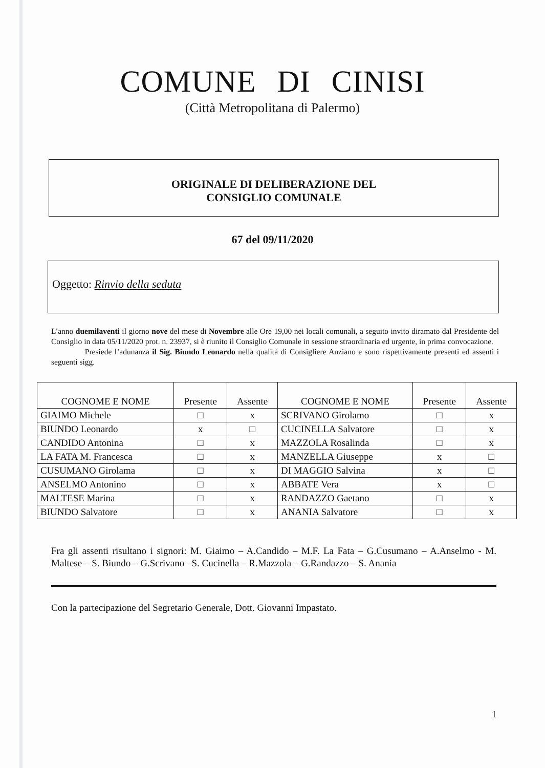COMUNE DI CINISI
(Città Metropolitana di Palermo)
ORIGINALE DI DELIBERAZIONE DEL
CONSIGLIO COMUNALE
67 del 09/11/2020
Oggetto: Rinvio della seduta
L’anno duemilaventi il giorno nove del mese di Novembre alle Ore 19,00 nei locali comunali, a seguito invito diramato dal Presidente del Consiglio in data 05/11/2020 prot. n. 23937, si è riunito il Consiglio Comunale in sessione straordinaria ed urgente, in prima convocazione.
Presiede l’adunanza il Sig. Biundo Leonardo nella qualità di Consigliere Anziano e sono rispettivamente presenti ed assenti i seguenti sigg.
| COGNOME E NOME | Presente | Assente | COGNOME E NOME | Presente | Assente |
| --- | --- | --- | --- | --- | --- |
| GIAIMO Michele | □ | x | SCRIVANO Girolamo | □ | x |
| BIUNDO Leonardo | x | □ | CUCINELLA Salvatore | □ | x |
| CANDIDO Antonina | □ | x | MAZZOLA Rosalinda | □ | x |
| LA FATA M. Francesca | □ | x | MANZELLA Giuseppe | x | □ |
| CUSUMANO Girolama | □ | x | DI MAGGIO Salvina | x | □ |
| ANSELMO Antonino | □ | x | ABBATE Vera | x | □ |
| MALTESE Marina | □ | x | RANDAZZO Gaetano | □ | x |
| BIUNDO Salvatore | □ | x | ANANIA Salvatore | □ | x |
Fra gli assenti risultano i signori: M. Giaimo – A.Candido – M.F. La Fata – G.Cusumano – A.Anselmo - M. Maltese – S. Biundo – G.Scrivano –S. Cucinella – R.Mazzola – G.Randazzo – S. Anania
Con la partecipazione del Segretario Generale, Dott. Giovanni Impastato.
1